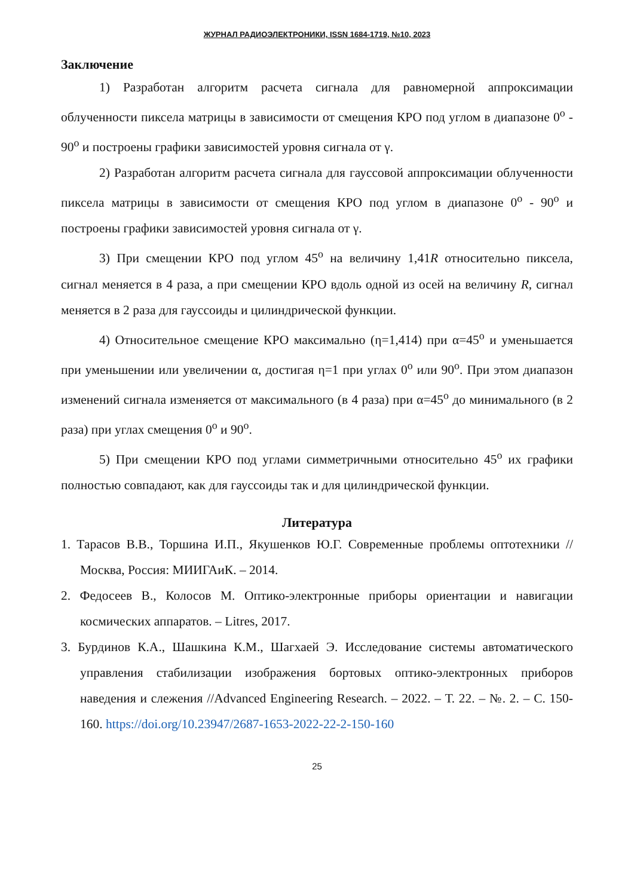ЖУРНАЛ РАДИОЭЛЕКТРОНИКИ, ISSN 1684-1719, №10, 2023
Заключение
1) Разработан алгоритм расчета сигнала для равномерной аппроксимации облученности пиксела матрицы в зависимости от смещения КРО под углом в диапазоне 0<sup>о</sup> - 90<sup>о</sup> и построены графики зависимостей уровня сигнала от γ.
2) Разработан алгоритм расчета сигнала для гауссовой аппроксимации облученности пиксела матрицы в зависимости от смещения КРО под углом в диапазоне 0<sup>о</sup> - 90<sup>о</sup> и построены графики зависимостей уровня сигнала от γ.
3) При смещении КРО под углом 45<sup>о</sup> на величину 1,41R относительно пиксела, сигнал меняется в 4 раза, а при смещении КРО вдоль одной из осей на величину R, сигнал меняется в 2 раза для гауссоиды и цилиндрической функции.
4) Относительное смещение КРО максимально (η=1,414) при α=45<sup>о</sup> и уменьшается при уменьшении или увеличении α, достигая η=1 при углах 0<sup>о</sup> или 90<sup>о</sup>. При этом диапазон изменений сигнала изменяется от максимального (в 4 раза) при α=45<sup>о</sup> до минимального (в 2 раза) при углах смещения 0<sup>о</sup> и 90<sup>о</sup>.
5) При смещении КРО под углами симметричными относительно 45<sup>о</sup> их графики полностью совпадают, как для гауссоиды так и для цилиндрической функции.
Литература
1. Тарасов В.В., Торшина И.П., Якушенков Ю.Г. Современные проблемы оптотехники //Москва, Россия: МИИГАиК. – 2014.
2. Федосеев В., Колосов М. Оптико-электронные приборы ориентации и навигации космических аппаратов. – Litres, 2017.
3. Бурдинов К.А., Шашкина К.М., Шагхаей Э. Исследование системы автоматического управления стабилизации изображения бортовых оптико-электронных приборов наведения и слежения //Advanced Engineering Research. – 2022. – Т. 22. – №. 2. – С. 150-160. https://doi.org/10.23947/2687-1653-2022-22-2-150-160
25